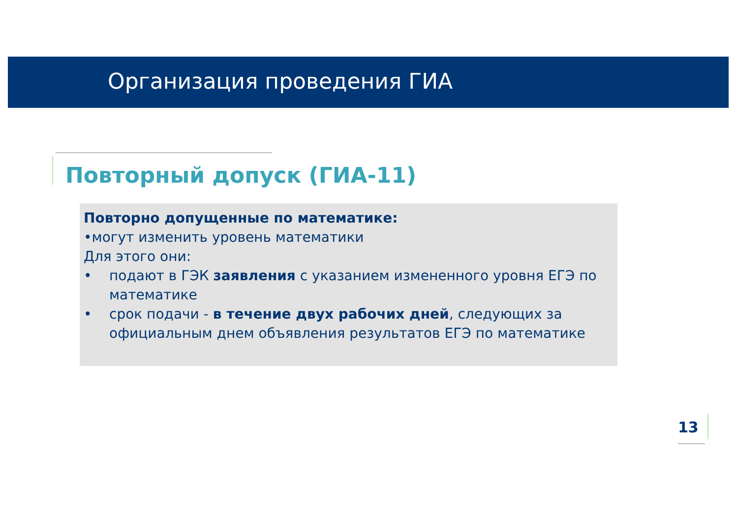Организация проведения ГИА
Повторный допуск (ГИА-11)
Повторно допущенные по математике:
•могут изменить уровень математики
Для этого они:
• подают в ГЭК заявления с указанием измененного уровня ЕГЭ по математике
• срок подачи - в течение двух рабочих дней, следующих за официальным днем объявления результатов ЕГЭ по математике
13